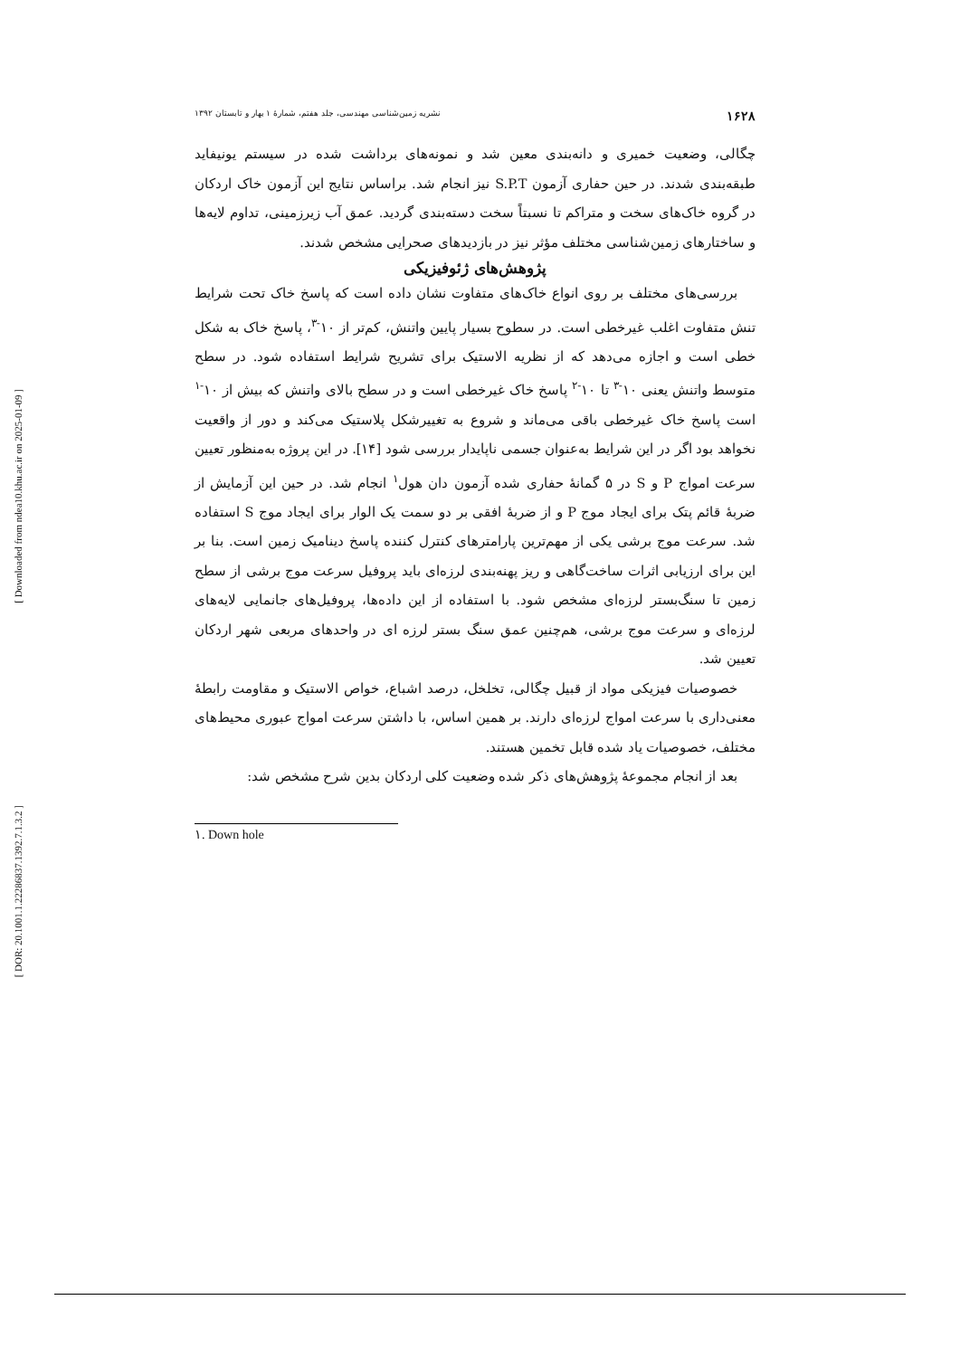[ Downloaded from ndea10.khu.ac.ir on 2025-01-09 ]
[ DOR: 20.1001.1.22286837.1392.7.1.3.2 ]
۱۶۲۸ نشریه زمین‌شناسی مهندسی، جلد هفتم، شمارهٔ ۱ بهار و تابستان ۱۳۹۲
چگالی، وضعیت خمیری و دانه‌بندی معین شد و نمونه‌های برداشت شده در سیستم یونیفاید طبقه‌بندی شدند. در حین حفاری آزمون S.P.T نیز انجام شد. براساس نتایج این آزمون خاک اردکان در گروه خاک‌های سخت و متراکم تا نسبتاً سخت دسته‌بندی گردید. عمق آب زیرزمینی، تداوم لایه‌ها و ساختارهای زمین‌شناسی مختلف مؤثر نیز در بازدیدهای صحرایی مشخص شدند.
پژوهش‌های ژئوفیزیکی
بررسی‌های مختلف بر روی انواع خاک‌های متفاوت نشان داده است که پاسخ خاک تحت شرایط تنش متفاوت اغلب غیرخطی است. در سطوح بسیار پایین واتنش، کم‌تر از ۱۰<sup>-۳</sup>، پاسخ خاک به شکل خطی است و اجازه می‌دهد که از نظریه الاستیک برای تشریح شرایط استفاده شود. در سطح متوسط واتنش یعنی ۱۰<sup>-۳</sup> تا ۱۰<sup>-۲</sup> پاسخ خاک غیرخطی است و در سطح بالای واتنش که بیش از ۱۰<sup>-۱</sup> است پاسخ خاک غیرخطی باقی می‌ماند و شروع به تغییرشکل پلاستیک می‌کند و دور از واقعیت نخواهد بود اگر در این شرایط به‌عنوان جسمی ناپایدار بررسی شود [۱۴]. در این پروژه به‌منظور تعیین سرعت امواج P و S در ۵ گمانهٔ حفاری شده آزمون دان هول<sup>۱</sup> انجام شد. در حین این آزمایش از ضربهٔ قائم پتک برای ایجاد موج P و از ضربهٔ افقی بر دو سمت یک الوار برای ایجاد موج S استفاده شد. سرعت موج برشی یکی از مهم‌ترین پارامترهای کنترل کننده پاسخ دینامیک زمین است. بنا بر این برای ارزیابی اثرات ساخت‌گاهی و ریز پهنه‌بندی لرزه‌ای باید پروفیل سرعت موج برشی از سطح زمین تا سنگ‌بستر لرزه‌ای مشخص شود. با استفاده از این داده‌ها، پروفیل‌های جانمایی لایه‌های لرزه‌ای و سرعت موج برشی، هم‌چنین عمق سنگ بستر لرزه ای در واحدهای مربعی شهر اردکان تعیین شد.
خصوصیات فیزیکی مواد از قبیل چگالی، تخلخل، درصد اشباع، خواص الاستیک و مقاومت رابطهٔ معنی‌داری با سرعت امواج لرزه‌ای دارند. بر همین اساس، با داشتن سرعت امواج عبوری محیط‌های مختلف، خصوصیات یاد شده قابل تخمین هستند.
بعد از انجام مجموعهٔ پژوهش‌های ذکر شده وضعیت کلی اردکان بدین شرح مشخص شد:
۱. Down hole